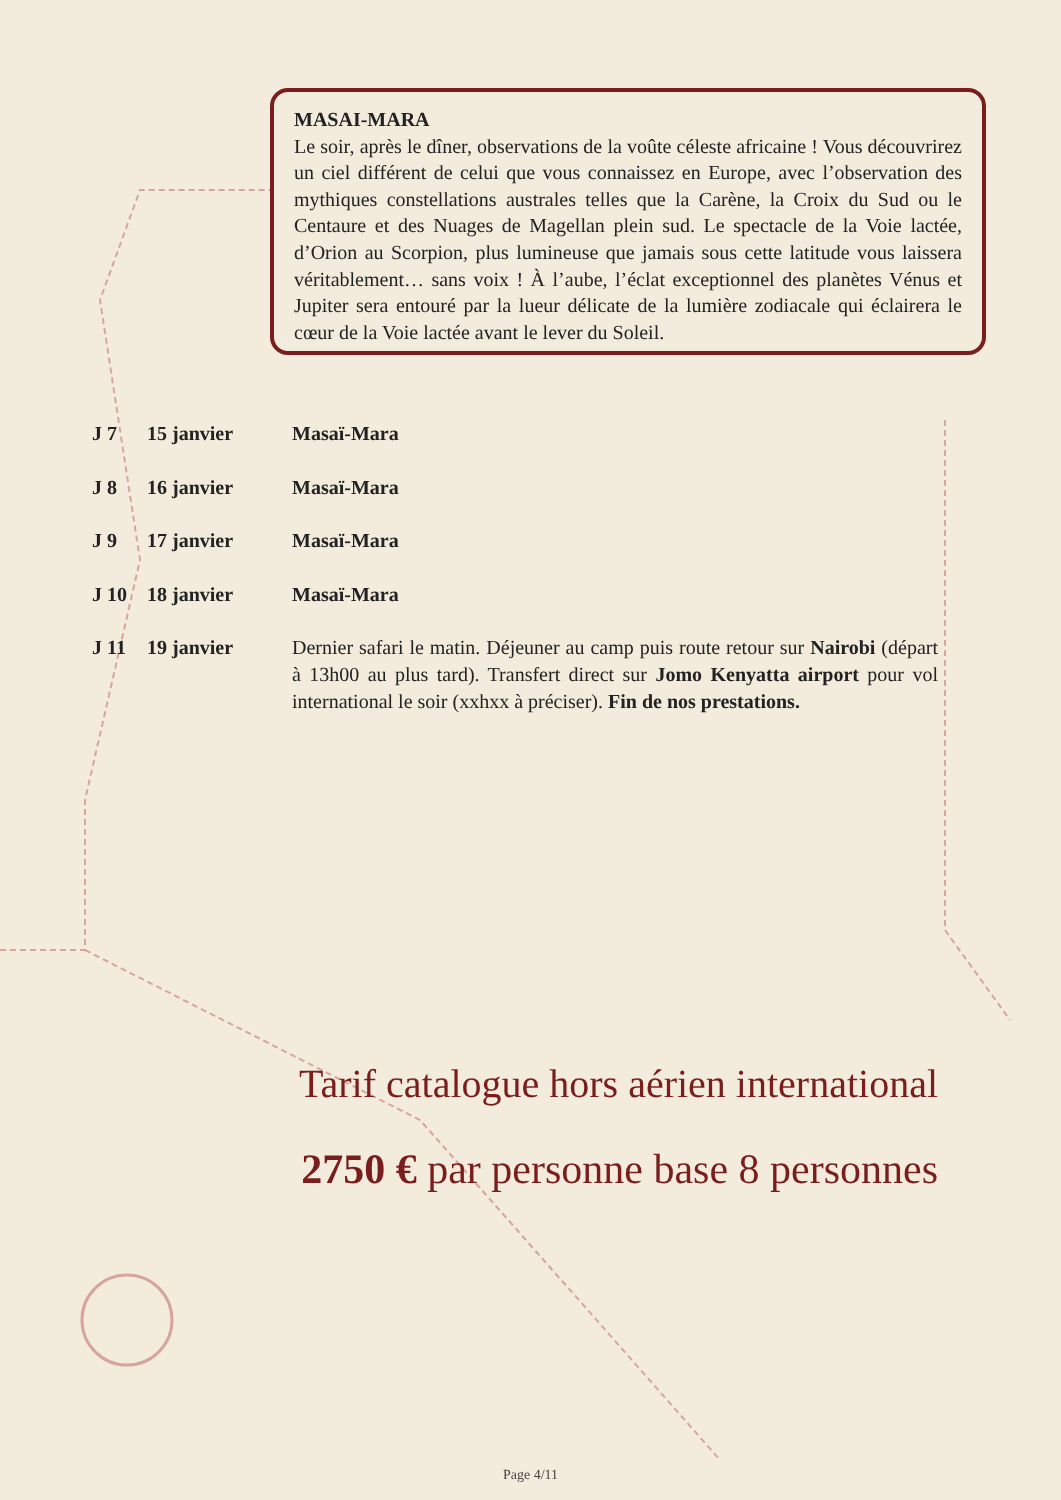MASAI-MARA
Le soir, après le dîner, observations de la voûte céleste africaine ! Vous découvrirez un ciel différent de celui que vous connaissez en Europe, avec l’observation des mythiques constellations australes telles que la Carène, la Croix du Sud ou le Centaure et des Nuages de Magellan plein sud. Le spectacle de la Voie lactée, d’Orion au Scorpion, plus lumineuse que jamais sous cette latitude vous laissera véritablement… sans voix ! À l’aube, l’éclat exceptionnel des planètes Vénus et Jupiter sera entouré par la lueur délicate de la lumière zodiacale qui éclairera le cœur de la Voie lactée avant le lever du Soleil.
J 7 15 janvier Masaï-Mara
J 8 16 janvier Masaï-Mara
J 9 17 janvier Masaï-Mara
J 10 18 janvier Masaï-Mara
J 11 19 janvier Dernier safari le matin. Déjeuner au camp puis route retour sur Nairobi (départ à 13h00 au plus tard). Transfert direct sur Jomo Kenyatta airport pour vol international le soir (xxhxx à préciser). Fin de nos prestations.
Tarif catalogue hors aérien international
2750 € par personne base 8 personnes
Page 4/11